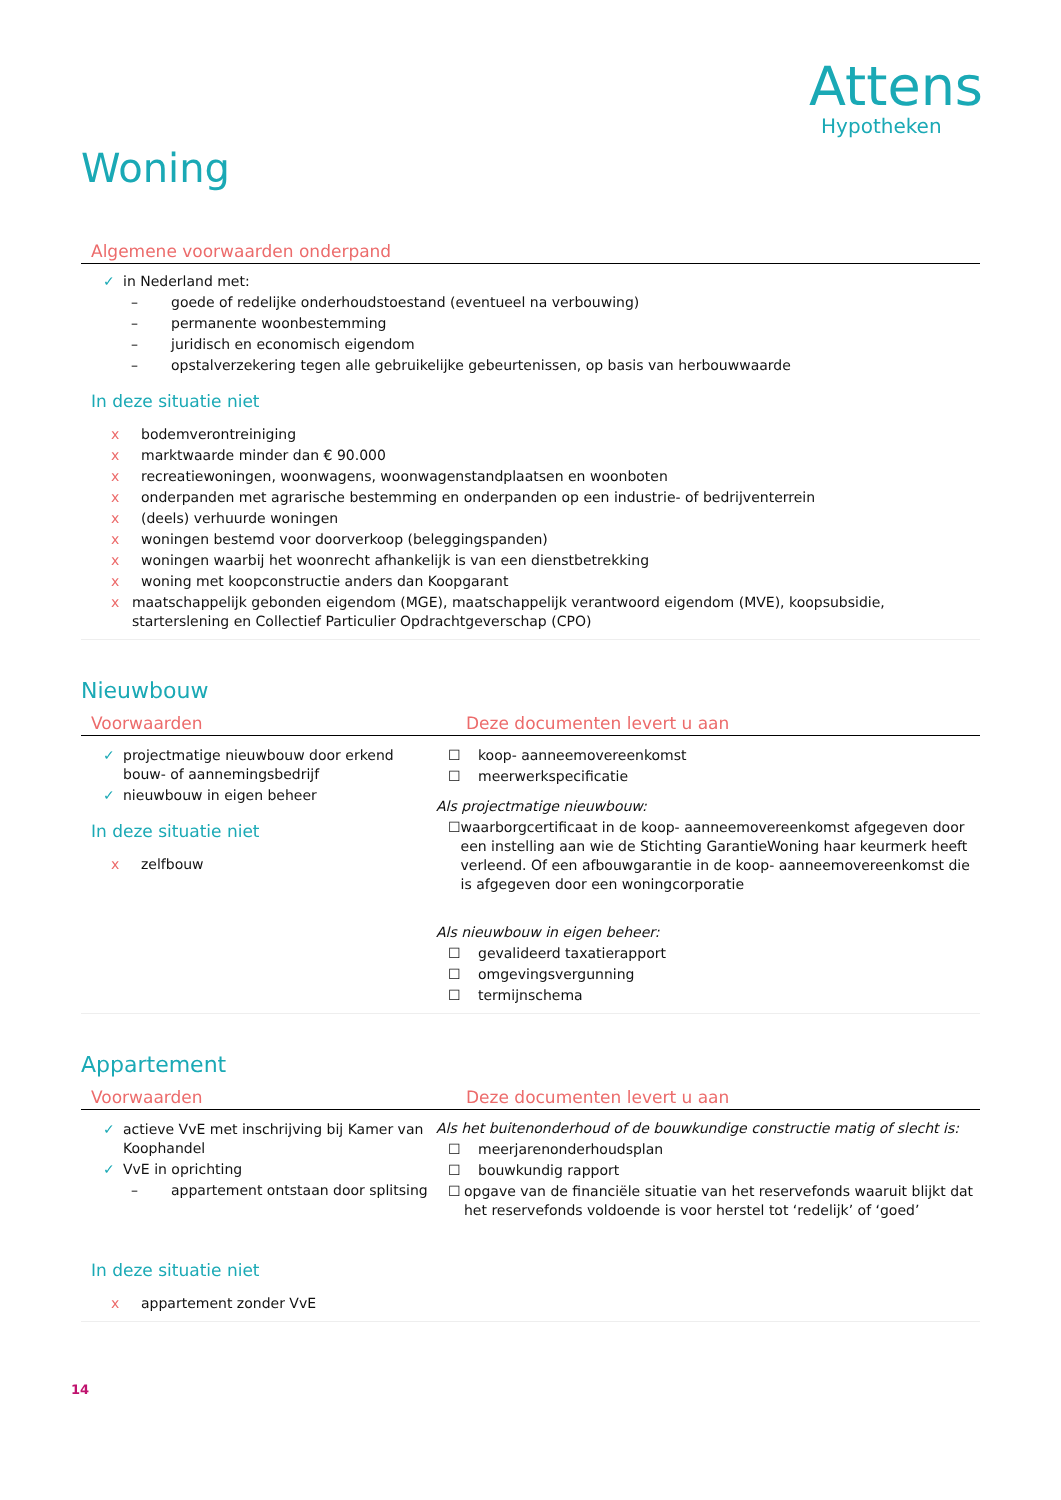Attens
Hypotheken
Woning
Algemene voorwaarden onderpand
✓ in Nederland met:
– goede of redelijke onderhoudstoestand (eventueel na verbouwing)
– permanente woonbestemming
– juridisch en economisch eigendom
– opstalverzekering tegen alle gebruikelijke gebeurtenissen, op basis van herbouwwaarde
In deze situatie niet
x bodemverontreiniging
x marktwaarde minder dan € 90.000
x recreatiewoningen, woonwagens, woonwagenstandplaatsen en woonboten
x onderpanden met agrarische bestemming en onderpanden op een industrie- of bedrijventerrein
x (deels) verhuurde woningen
x woningen bestemd voor doorverkoop (beleggingspanden)
x woningen waarbij het woonrecht afhankelijk is van een dienstbetrekking
x woning met koopconstructie anders dan Koopgarant
x maatschappelijk gebonden eigendom (MGE), maatschappelijk verantwoord eigendom (MVE), koopsubsidie, starterslening en Collectief Particulier Opdrachtgeverschap (CPO)
Nieuwbouw
Voorwaarden Deze documenten levert u aan
✓ projectmatige nieuwbouw door erkend bouw- of aannemingsbedrijf
✓ nieuwbouw in eigen beheer
In deze situatie niet
x zelfbouw
☐ koop- aanneemovereenkomst
☐ meerwerkspecificatie
Als projectmatige nieuwbouw:
☐ waarborgcertificaat in de koop- aanneemovereenkomst afgegeven door een instelling aan wie de Stichting GarantieWoning haar keurmerk heeft verleend. Of een afbouwgarantie in de koop- aanneemovereenkomst die is afgegeven door een woningcorporatie
Als nieuwbouw in eigen beheer:
☐ gevalideerd taxatierapport
☐ omgevingsvergunning
☐ termijnschema
Appartement
Voorwaarden Deze documenten levert u aan
✓ actieve VvE met inschrijving bij Kamer van Koophandel
✓ VvE in oprichting
– appartement ontstaan door splitsing
In deze situatie niet
x appartement zonder VvE
Als het buitenonderhoud of de bouwkundige constructie matig of slecht is:
☐ meerjarenonderhoudsplan
☐ bouwkundig rapport
☐ opgave van de financiële situatie van het reservefonds waaruit blijkt dat het reservefonds voldoende is voor herstel tot ‘redelijk’ of ‘goed’
14